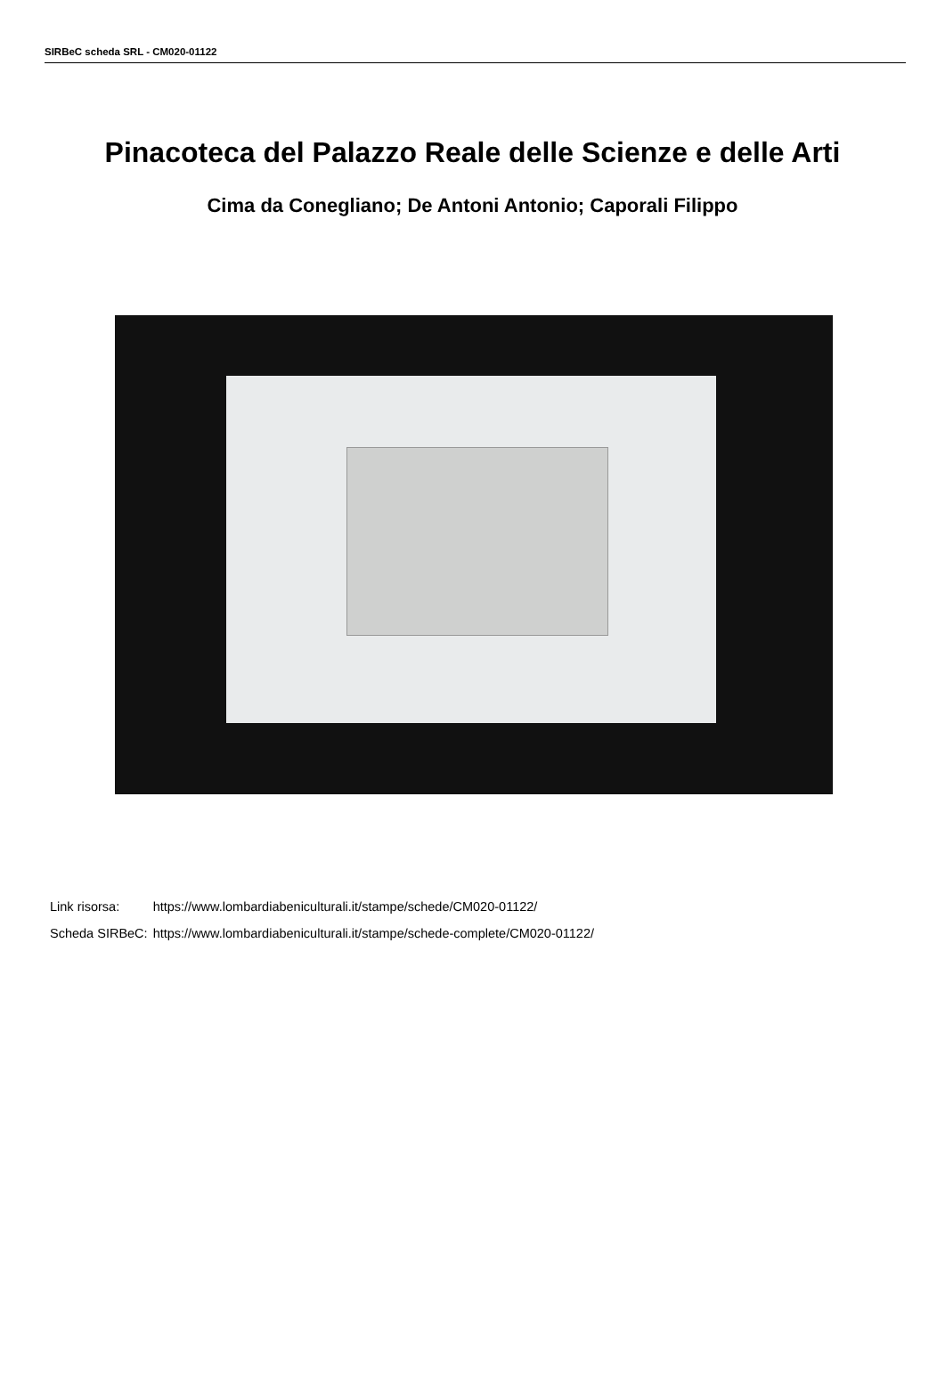SIRBeC scheda SRL - CM020-01122
Pinacoteca del Palazzo Reale delle Scienze e delle Arti
Cima da Conegliano; De Antoni Antonio; Caporali Filippo
| Link risorsa: | https://www.lombardiabeniculturali.it/stampe/schede/CM020-01122/ |
| Scheda SIRBeC: | https://www.lombardiabeniculturali.it/stampe/schede-complete/CM020-01122/ |